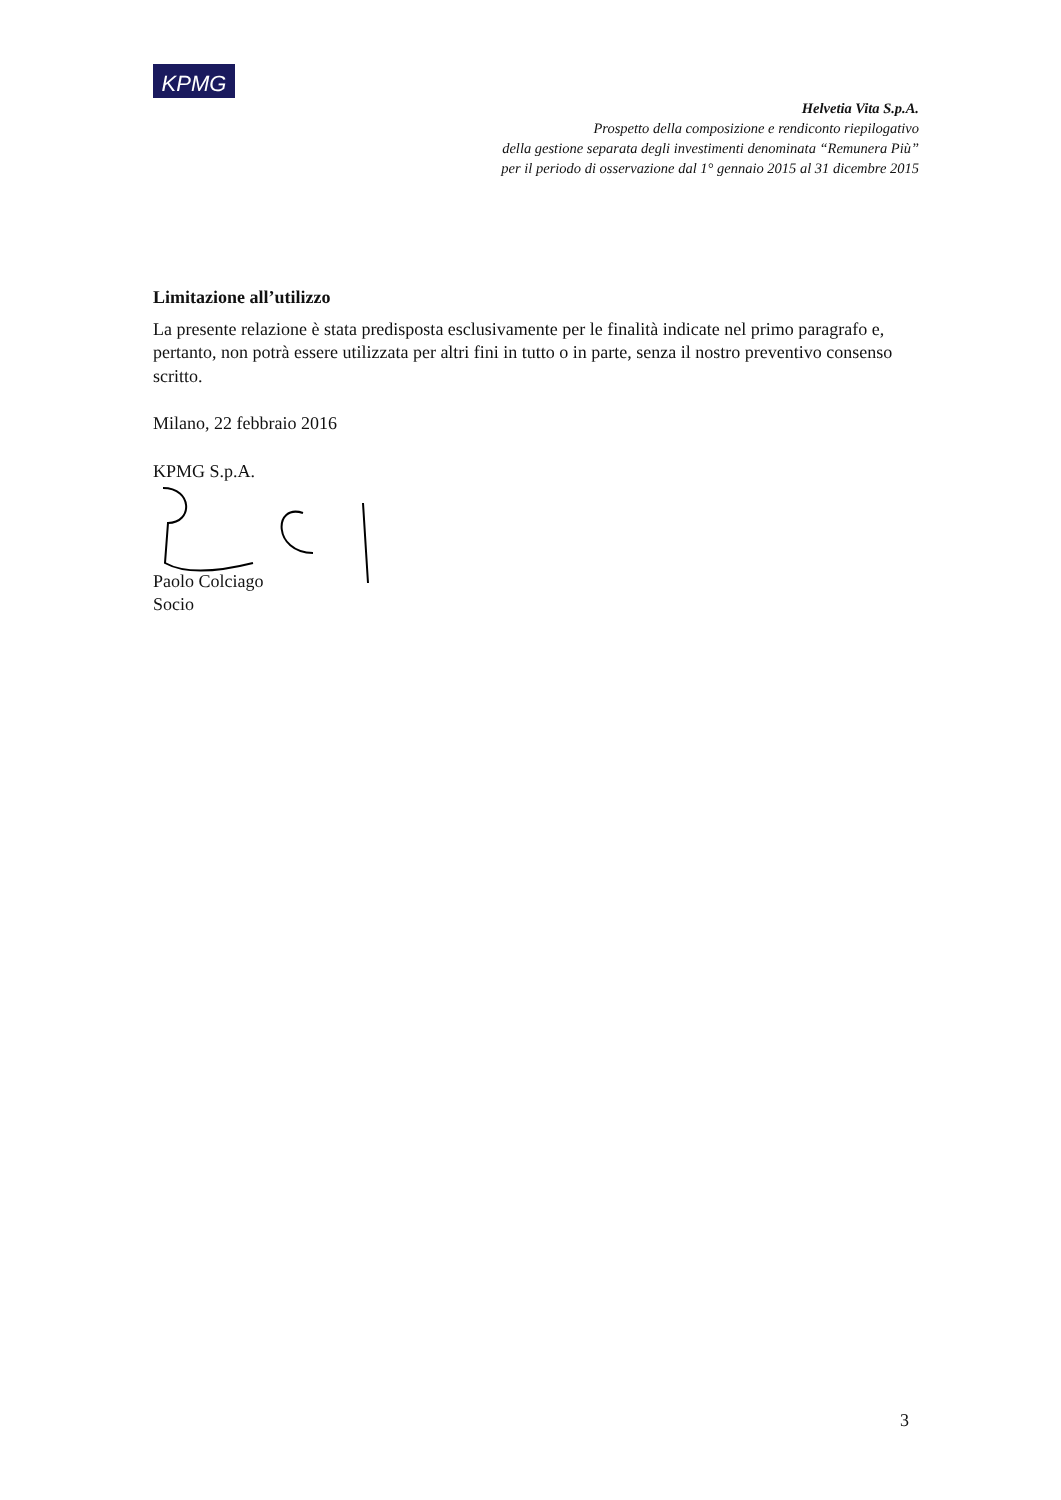KPMG
Helvetia Vita S.p.A.
Prospetto della composizione e rendiconto riepilogativo
della gestione separata degli investimenti denominata “Remunera Più”
per il periodo di osservazione dal 1° gennaio 2015 al 31 dicembre 2015
Limitazione all’utilizzo
La presente relazione è stata predisposta esclusivamente per le finalità indicate nel primo paragrafo e, pertanto, non potrà essere utilizzata per altri fini in tutto o in parte, senza il nostro preventivo consenso scritto.
Milano, 22 febbraio 2016
KPMG S.p.A.
Paolo Colciago
Socio
3